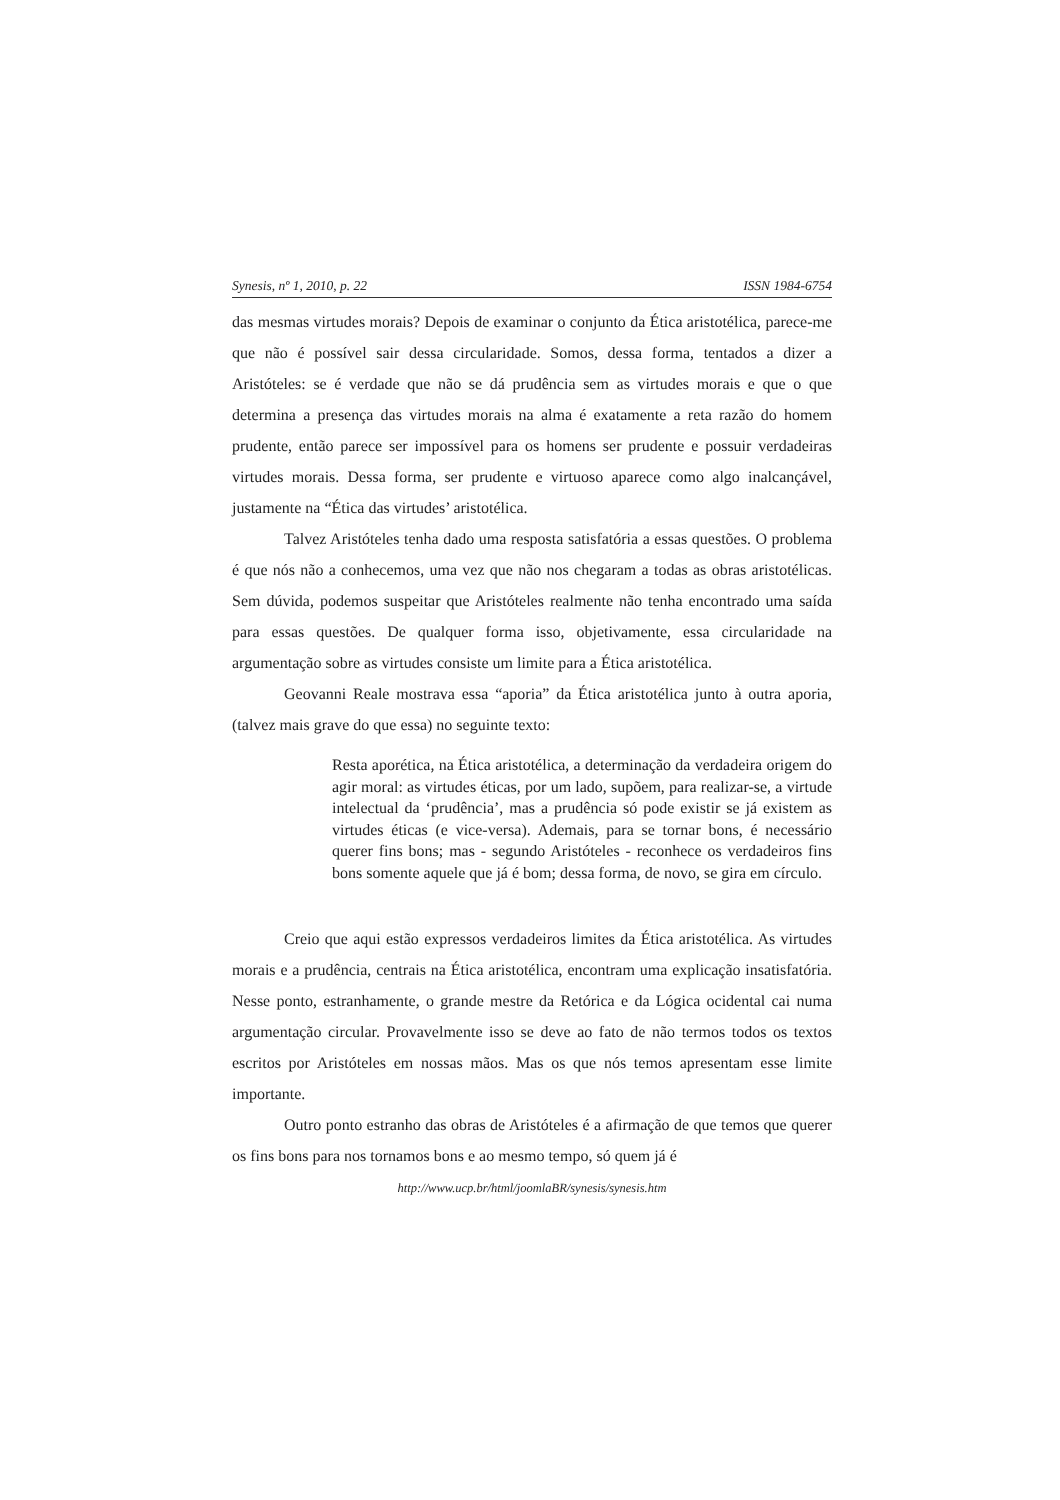Synesis, nº 1, 2010, p. 22 ISSN 1984-6754
das mesmas virtudes morais? Depois de examinar o conjunto da Ética aristotélica, parece-me que não é possível sair dessa circularidade. Somos, dessa forma, tentados a dizer a Aristóteles: se é verdade que não se dá prudência sem as virtudes morais e que o que determina a presença das virtudes morais na alma é exatamente a reta razão do homem prudente, então parece ser impossível para os homens ser prudente e possuir verdadeiras virtudes morais. Dessa forma, ser prudente e virtuoso aparece como algo inalcançável, justamente na “Ética das virtudes’ aristotélica.
Talvez Aristóteles tenha dado uma resposta satisfatória a essas questões. O problema é que nós não a conhecemos, uma vez que não nos chegaram a todas as obras aristotélicas. Sem dúvida, podemos suspeitar que Aristóteles realmente não tenha encontrado uma saída para essas questões. De qualquer forma isso, objetivamente, essa circularidade na argumentação sobre as virtudes consiste um limite para a Ética aristotélica.
Geovanni Reale mostrava essa “aporia” da Ética aristotélica junto à outra aporia, (talvez mais grave do que essa) no seguinte texto:
Resta aporética, na Ética aristotélica, a determinação da verdadeira origem do agir moral: as virtudes éticas, por um lado, supõem, para realizar-se, a virtude intelectual da ‘prudência’, mas a prudência só pode existir se já existem as virtudes éticas (e vice-versa). Ademais, para se tornar bons, é necessário querer fins bons; mas - segundo Aristóteles - reconhece os verdadeiros fins bons somente aquele que já é bom; dessa forma, de novo, se gira em círculo.
Creio que aqui estão expressos verdadeiros limites da Ética aristotélica. As virtudes morais e a prudência, centrais na Ética aristotélica, encontram uma explicação insatisfatória. Nesse ponto, estranhamente, o grande mestre da Retórica e da Lógica ocidental cai numa argumentação circular. Provavelmente isso se deve ao fato de não termos todos os textos escritos por Aristóteles em nossas mãos. Mas os que nós temos apresentam esse limite importante.
Outro ponto estranho das obras de Aristóteles é a afirmação de que temos que querer os fins bons para nos tornamos bons e ao mesmo tempo, só quem já é
http://www.ucp.br/html/joomlaBR/synesis/synesis.htm